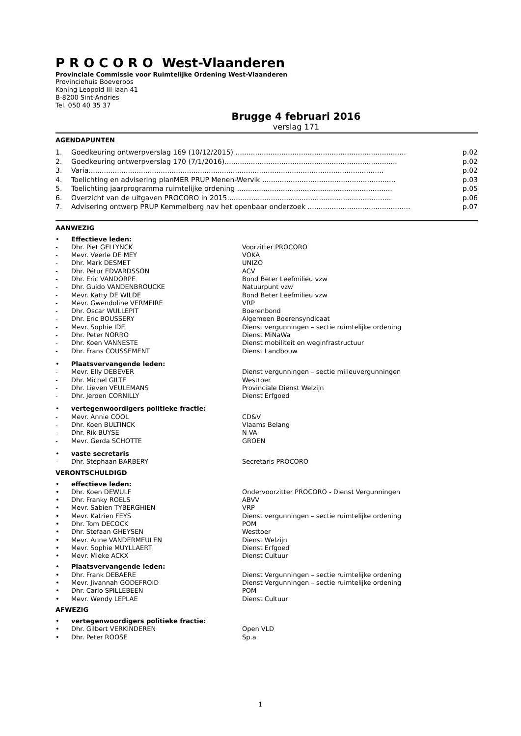P R O C O R O West-Vlaanderen
Provinciale Commissie voor Ruimtelijke Ordening West-Vlaanderen
Provinciehuis Boeverbos
Koning Leopold III-laan 41
B-8200 Sint-Andries
Tel. 050 40 35 37
Brugge 4 februari 2016
verslag 171
AGENDAPUNTEN
1. Goedkeuring ontwerpverslag 169 (10/12/2015) .............................................................................. p.02
2. Goedkeuring ontwerpverslag 170 (7/1/2016)............................................................................... p.02
3. Varia....................................................................................................................................... p.02
4. Toelichting en advisering planMER PRUP Menen-Wervik ............................................................. p.03
5. Toelichting jaarprogramma ruimtelijke ordening ....................................................................... p.05
6. Overzicht van de uitgaven PROCORO in 2015........................................................................... p.06
7. Advisering ontwerp PRUP Kemmelberg nav het openbaar onderzoek ............................................... p.07
AANWEZIG
• Effectieve leden:
- Dhr. Piet GELLYNCK Voorzitter PROCORO
- Mevr. Veerle DE MEY VOKA
- Dhr. Mark DESMET UNIZO
- Dhr. Pétur EDVARDSSON ACV
- Dhr. Eric VANDORPE Bond Beter Leefmilieu vzw
- Dhr. Guido VANDENBROUCKE Natuurpunt vzw
- Mevr. Katty DE WILDE Bond Beter Leefmilieu vzw
- Mevr. Gwendoline VERMEIRE VRP
- Dhr. Oscar WULLEPIT Boerenbond
- Dhr. Eric BOUSSERY Algemeen Boerensyndicaat
- Mevr. Sophie IDE Dienst vergunningen – sectie ruimtelijke ordening
- Dhr. Peter NORRO Dienst MiNaWa
- Dhr. Koen VANNESTE Dienst mobiliteit en weginfrastructuur
- Dhr. Frans COUSSEMENT Dienst Landbouw
• Plaatsvervangende leden:
- Mevr. Elly DEBEVER Dienst vergunningen – sectie milieuvergunningen
- Dhr. Michel GILTE Westtoer
- Dhr. Lieven VEULEMANS Provinciale Dienst Welzijn
- Dhr. Jeroen CORNILLY Dienst Erfgoed
• vertegenwoordigers politieke fractie:
- Mevr. Annie COOL CD&V
- Dhr. Koen BULTINCK Vlaams Belang
- Dhr. Rik BUYSE N-VA
- Mevr. Gerda SCHOTTE GROEN
• vaste secretaris
- Dhr. Stephaan BARBERY Secretaris PROCORO
VERONTSCHULDIGD
• effectieve leden:
• Dhr. Koen DEWULF Ondervoorzitter PROCORO - Dienst Vergunningen
• Dhr. Franky ROELS ABVV
• Mevr. Sabien TYBERGHIEN VRP
• Mevr. Katrien FEYS Dienst vergunningen – sectie ruimtelijke ordening
• Dhr. Tom DECOCK POM
• Dhr. Stefaan GHEYSEN Westtoer
• Mevr. Anne VANDERMEULEN Dienst Welzijn
• Mevr. Sophie MUYLLAERT Dienst Erfgoed
• Mevr. Mieke ACKX Dienst Cultuur
• Plaatsvervangende leden:
• Dhr. Frank DEBAERE Dienst Vergunningen – sectie ruimtelijke ordening
• Mevr. Jivannah GODEFROID Dienst Vergunningen – sectie ruimtelijke ordening
• Dhr. Carlo SPILLEBEEN POM
• Mevr. Wendy LEPLAE Dienst Cultuur
AFWEZIG
• vertegenwoordigers politieke fractie:
• Dhr. Gilbert VERKINDEREN Open VLD
• Dhr. Peter ROOSE Sp.a
1